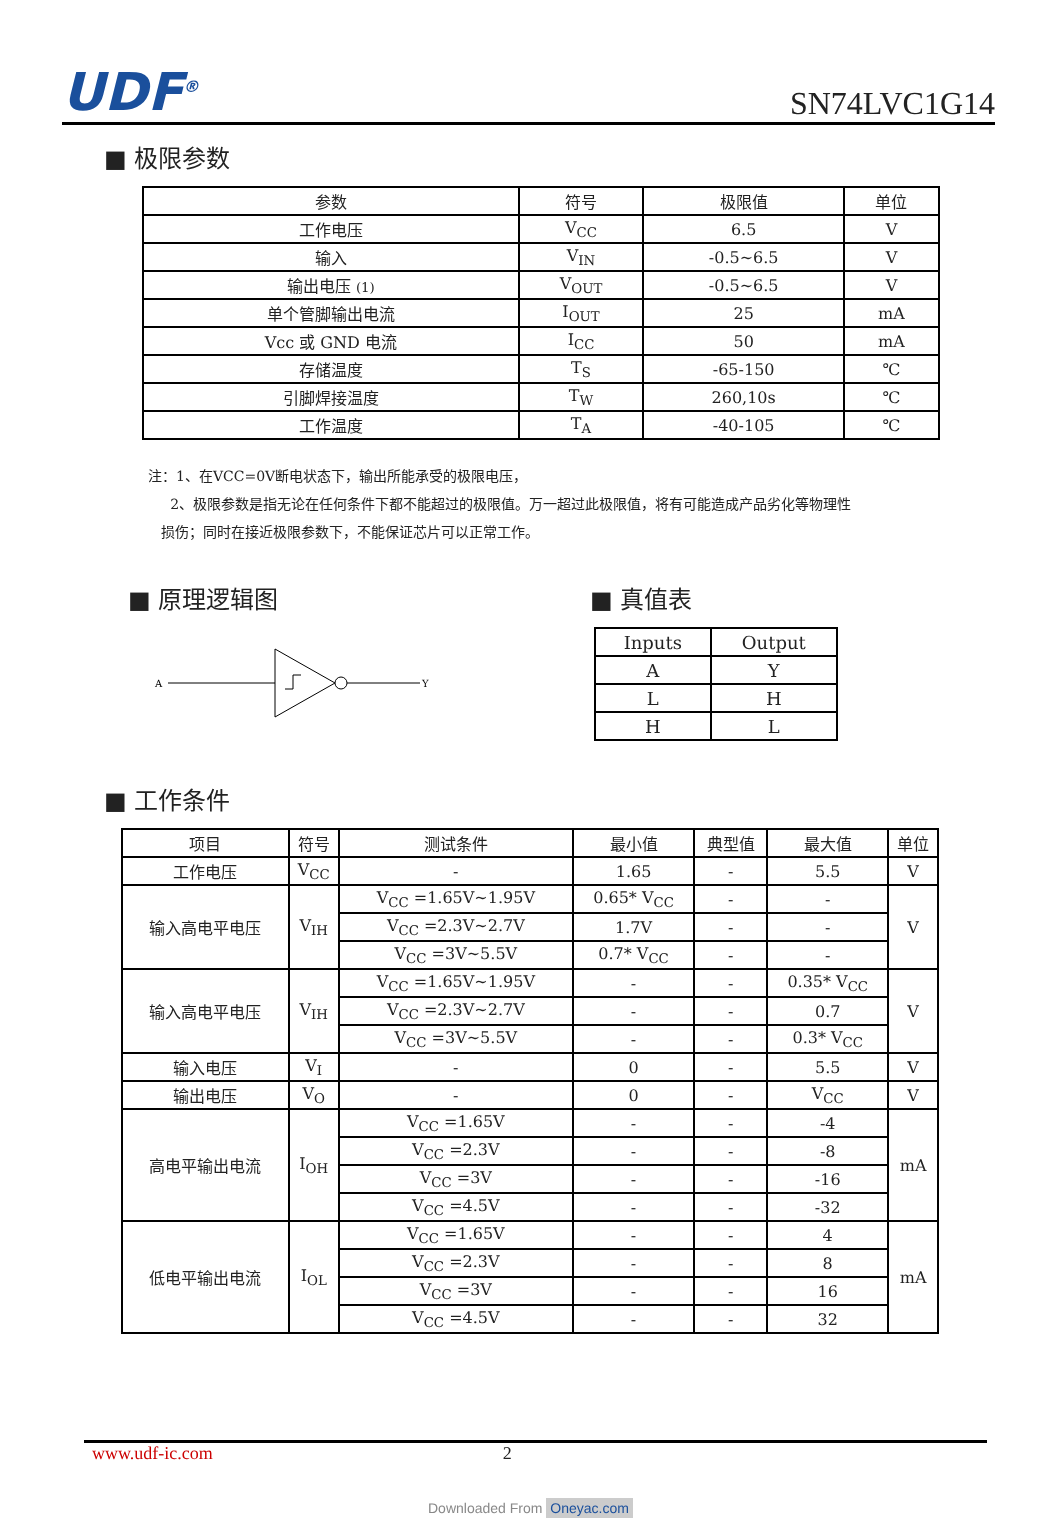UDF<sup>®</sup> SN74LVC1G14
■ 极限参数
| 参数 | 符号 | 极限值 | 单位 |
| --- | --- | --- | --- |
| 工作电压 | V<sub>CC</sub> | 6.5 | V |
| 输入 | V<sub>IN</sub> | -0.5~6.5 | V |
| 输出电压 (1) | V<sub>OUT</sub> | -0.5~6.5 | V |
| 单个管脚输出电流 | I<sub>OUT</sub> | 25 | mA |
| Vcc 或 GND 电流 | I<sub>CC</sub> | 50 | mA |
| 存储温度 | T<sub>S</sub> | -65-150 | ℃ |
| 引脚焊接温度 | T<sub>W</sub> | 260,10s | ℃ |
| 工作温度 | T<sub>A</sub> | -40-105 | ℃ |
注：1、在VCC=0V断电状态下，输出所能承受的极限电压，
2、极限参数是指无论在任何条件下都不能超过的极限值。万一超过此极限值，将有可能造成产品劣化等物理性
损伤；同时在接近极限参数下，不能保证芯片可以正常工作。
■ 原理逻辑图
A
Y
■ 真值表
| Inputs | Output |
| A | Y |
| L | H |
| H | L |
■ 工作条件
| 项目 | 符号 | 测试条件 | 最小值 | 典型值 | 最大值 | 单位 |
| --- | --- | --- | --- | --- | --- | --- |
| 工作电压 | V<sub>CC</sub> | - | 1.65 | - | 5.5 | V |
| 输入高电平电压 | V<sub>IH</sub> | V<sub>CC</sub> =1.65V~1.95V | 0.65* V<sub>CC</sub> | - | - | V |
| | | V<sub>CC</sub> =2.3V~2.7V | 1.7V | - | - | |
| | | V<sub>CC</sub> =3V~5.5V | 0.7* V<sub>CC</sub> | - | - | |
| 输入高电平电压 | V<sub>IH</sub> | V<sub>CC</sub> =1.65V~1.95V | - | - | 0.35* V<sub>CC</sub> | V |
| | | V<sub>CC</sub> =2.3V~2.7V | - | - | 0.7 | |
| | | V<sub>CC</sub> =3V~5.5V | - | - | 0.3* V<sub>CC</sub> | |
| 输入电压 | V<sub>I</sub> | - | 0 | - | 5.5 | V |
| 输出电压 | V<sub>O</sub> | - | 0 | - | V<sub>CC</sub> | V |
| 高电平输出电流 | I<sub>OH</sub> | V<sub>CC</sub> =1.65V | - | - | -4 | mA |
| | | V<sub>CC</sub> =2.3V | - | - | -8 | |
| | | V<sub>CC</sub> =3V | - | - | -16 | |
| | | V<sub>CC</sub> =4.5V | - | - | -32 | |
| 低电平输出电流 | I<sub>OL</sub> | V<sub>CC</sub> =1.65V | - | - | 4 | mA |
| | | V<sub>CC</sub> =2.3V | - | - | 8 | |
| | | V<sub>CC</sub> =3V | - | - | 16 | |
| | | V<sub>CC</sub> =4.5V | - | - | 32 | |
www.udf-ic.com 2
Downloaded From Oneyac.com